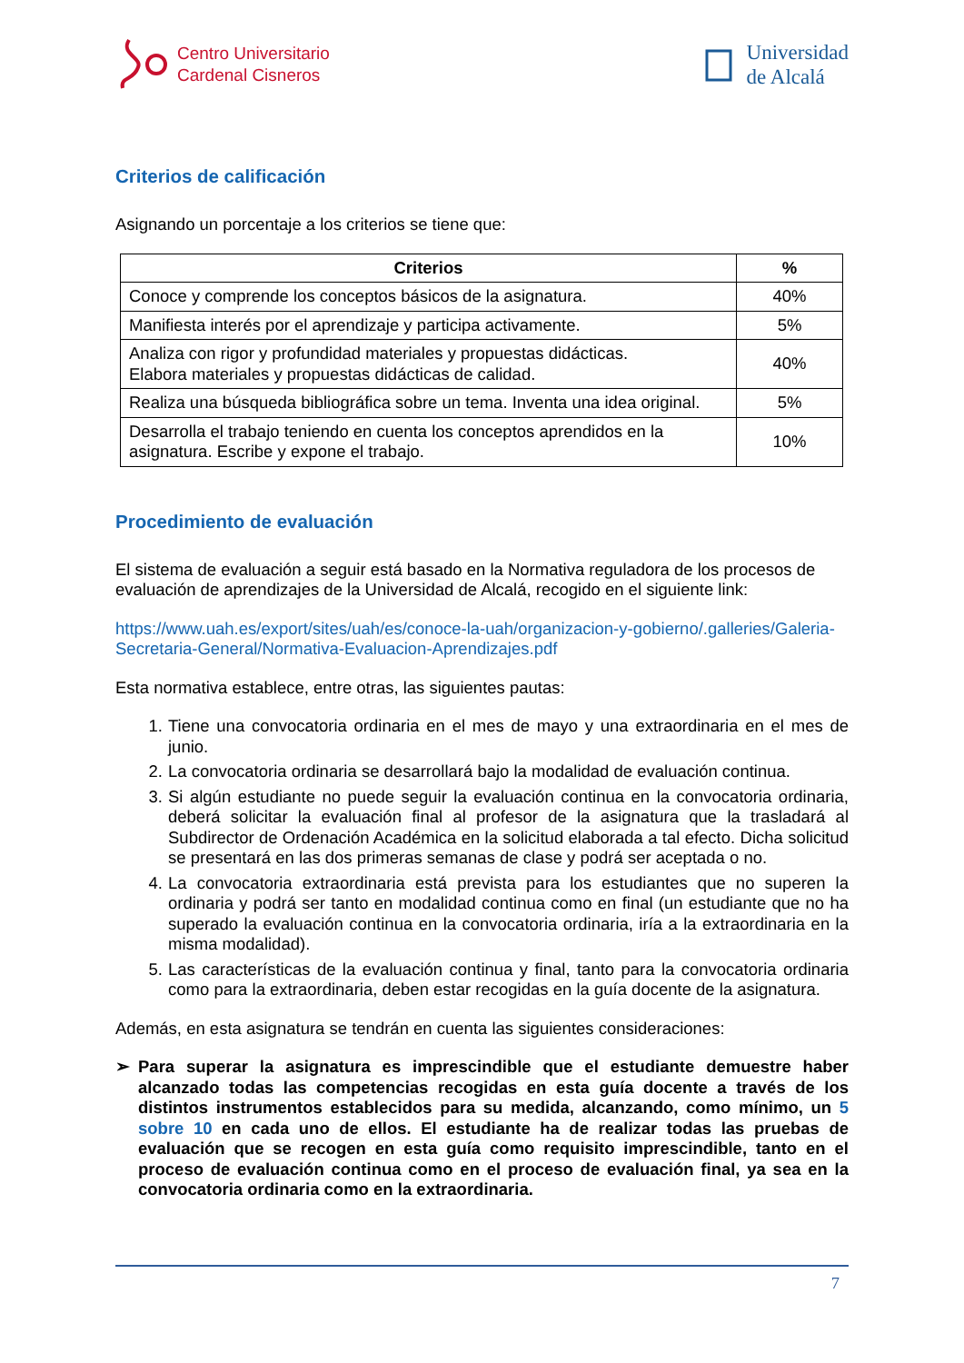Centro Universitario
Cardenal Cisneros
Universidad
de Alcalá
Criterios de calificación
Asignando un porcentaje a los criterios se tiene que:
| Criterios | % |
| --- | --- |
| Conoce y comprende los conceptos básicos de la asignatura. | 40% |
| Manifiesta interés por el aprendizaje y participa activamente. | 5% |
| Analiza con rigor y profundidad materiales y propuestas didácticas. Elabora materiales y propuestas didácticas de calidad. | 40% |
| Realiza una búsqueda bibliográfica sobre un tema. Inventa una idea original. | 5% |
| Desarrolla el trabajo teniendo en cuenta los conceptos aprendidos en la asignatura. Escribe y expone el trabajo. | 10% |
Procedimiento de evaluación
El sistema de evaluación a seguir está basado en la Normativa reguladora de los procesos de evaluación de aprendizajes de la Universidad de Alcalá, recogido en el siguiente link:
https://www.uah.es/export/sites/uah/es/conoce-la-uah/organizacion-y-gobierno/.galleries/Galeria-Secretaria-General/Normativa-Evaluacion-Aprendizajes.pdf
Esta normativa establece, entre otras, las siguientes pautas:
1. Tiene una convocatoria ordinaria en el mes de mayo y una extraordinaria en el mes de junio.
2. La convocatoria ordinaria se desarrollará bajo la modalidad de evaluación continua.
3. Si algún estudiante no puede seguir la evaluación continua en la convocatoria ordinaria, deberá solicitar la evaluación final al profesor de la asignatura que la trasladará al Subdirector de Ordenación Académica en la solicitud elaborada a tal efecto. Dicha solicitud se presentará en las dos primeras semanas de clase y podrá ser aceptada o no.
4. La convocatoria extraordinaria está prevista para los estudiantes que no superen la ordinaria y podrá ser tanto en modalidad continua como en final (un estudiante que no ha superado la evaluación continua en la convocatoria ordinaria, iría a la extraordinaria en la misma modalidad).
5. Las características de la evaluación continua y final, tanto para la convocatoria ordinaria como para la extraordinaria, deben estar recogidas en la guía docente de la asignatura.
Además, en esta asignatura se tendrán en cuenta las siguientes consideraciones:
➢ Para superar la asignatura es imprescindible que el estudiante demuestre haber alcanzado todas las competencias recogidas en esta guía docente a través de los distintos instrumentos establecidos para su medida, alcanzando, como mínimo, un 5 sobre 10 en cada uno de ellos. El estudiante ha de realizar todas las pruebas de evaluación que se recogen en esta guía como requisito imprescindible, tanto en el proceso de evaluación continua como en el proceso de evaluación final, ya sea en la convocatoria ordinaria como en la extraordinaria.
7